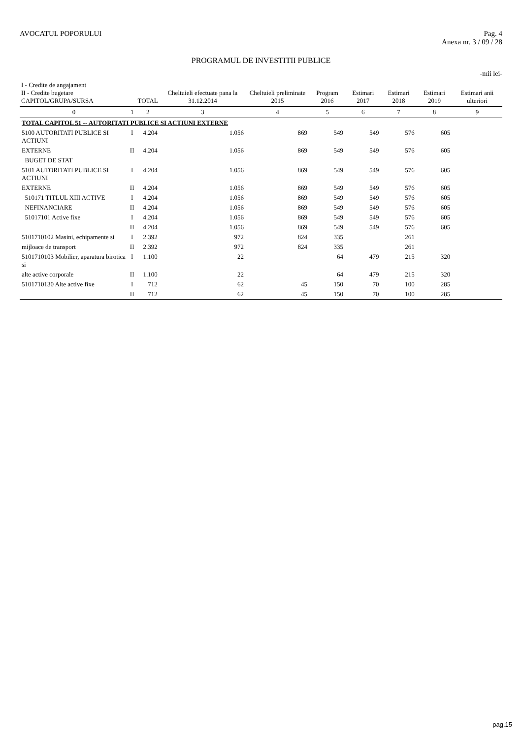AVOCATUL POPORULUI Pag. 4
Anexa nr. 3 / 09 / 28
PROGRAMUL DE INVESTITII PUBLICE
-mii lei-
| I - Credite de angajament II - Credite bugetare CAPITOL/GRUPA/SURSA | | TOTAL | Cheltuieli efectuate pana la 31.12.2014 | Cheltuieli preliminate 2015 | Program 2016 | Estimari 2017 | Estimari 2018 | Estimari 2019 | Estimari anii ulteriori |
| --- | --- | --- | --- | --- | --- | --- | --- | --- | --- |
| 0 | 1 | 2 | 3 | 4 | 5 | 6 | 7 | 8 | 9 |
| TOTAL CAPITOL 51 -- AUTORITATI PUBLICE SI ACTIUNI EXTERNE | | | | | | | | | |
| 5100 AUTORITATI PUBLICE SI ACTIUNI | I | 4.204 | 1.056 | 869 | 549 | 549 | 576 | 605 | |
| EXTERNE | II | 4.204 | 1.056 | 869 | 549 | 549 | 576 | 605 | |
| BUGET DE STAT | | | | | | | | | |
| 5101 AUTORITATI PUBLICE SI ACTIUNI | I | 4.204 | 1.056 | 869 | 549 | 549 | 576 | 605 | |
| EXTERNE | II | 4.204 | 1.056 | 869 | 549 | 549 | 576 | 605 | |
| 510171 TITLUL XIII ACTIVE | I | 4.204 | 1.056 | 869 | 549 | 549 | 576 | 605 | |
| NEFINANCIARE | II | 4.204 | 1.056 | 869 | 549 | 549 | 576 | 605 | |
| 51017101 Active fixe | I | 4.204 | 1.056 | 869 | 549 | 549 | 576 | 605 | |
| | II | 4.204 | 1.056 | 869 | 549 | 549 | 576 | 605 | |
| 5101710102 Masini, echipamente si | I | 2.392 | 972 | 824 | 335 | | 261 | | |
| mijloace de transport | II | 2.392 | 972 | 824 | 335 | | 261 | | |
| 5101710103 Mobilier, aparatura birotica si | I | 1.100 | 22 | | 64 | 479 | 215 | 320 | |
| alte active corporale | II | 1.100 | 22 | | 64 | 479 | 215 | 320 | |
| 5101710130 Alte active fixe | I | 712 | 62 | 45 | 150 | 70 | 100 | 285 | |
| | II | 712 | 62 | 45 | 150 | 70 | 100 | 285 | |
pag.15